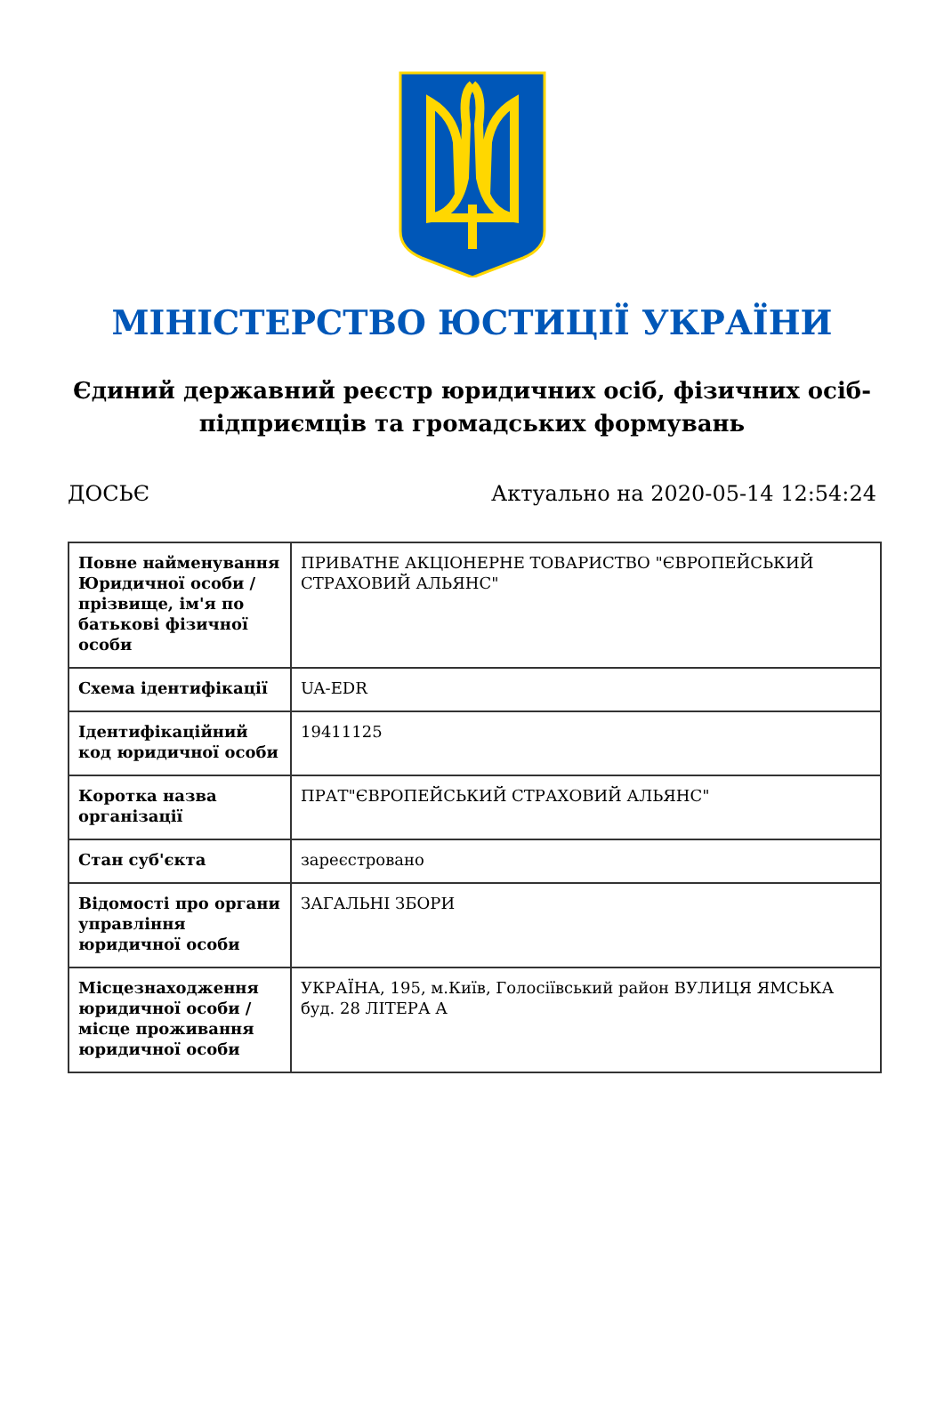МІНІСТЕРСТВО ЮСТИЦІЇ УКРАЇНИ
Єдиний державний реєстр юридичних осіб, фізичних осіб-підприємців та громадських формувань
ДОСЬЄ Актуально на 2020-05-14 12:54:24
| Повне найменування Юридичної особи / прізвище, ім'я по батькові фізичної особи | ПРИВАТНЕ АКЦІОНЕРНЕ ТОВАРИСТВО "ЄВРОПЕЙСЬКИЙ СТРАХОВИЙ АЛЬЯНС" |
| Схема ідентифікації | UA-EDR |
| Ідентифікаційний код юридичної особи | 19411125 |
| Коротка назва організації | ПРАТ"ЄВРОПЕЙСЬКИЙ СТРАХОВИЙ АЛЬЯНС" |
| Стан суб'єкта | зареєстровано |
| Відомості про органи управління юридичної особи | ЗАГАЛЬНІ ЗБОРИ |
| Місцезнаходження юридичної особи / місце проживання юридичної особи | УКРАЇНА, 195, м.Київ, Голосіївський район ВУЛИЦЯ ЯМСЬКА буд. 28 ЛІТЕРА А |